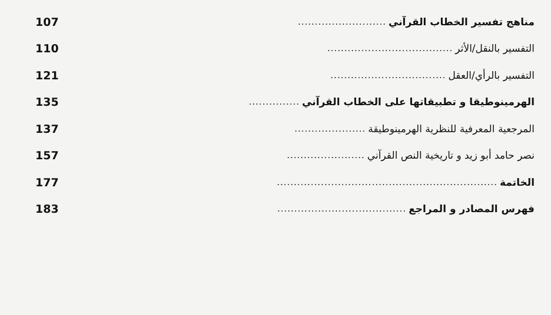مناهج تفسير الخطاب القرآني.......................... 107
التفسير بالنقل/الأثر..................................... 110
التفسير بالرأي/العقل.................................. 121
الهرمينوطيقا و تطبيقاتها على الخطاب القرآني............... 135
المرجعية المعرفية للنظرية الهرمينوطيقة..................... 137
نصر حامد أبو زيد و تاريخية النص القرآني....................... 157
الخاتمة................................................................. 177
فهرس المصادر و المراجع...................................... 183